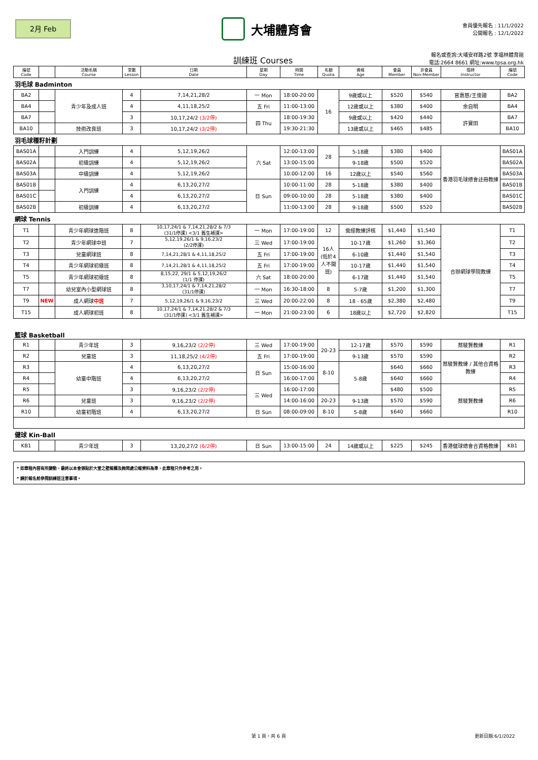2月 Feb
大埔體育會
會員優先報名 : 11/1/2022
公開報名 : 12/1/2022
訓練班 Courses
報名或查詢:大埔安祥路2號 李福林體育館
電話:2664 8661 網址:www.tpsa.org.hk
| 編號 Code | | 活動名稱 Course | 堂數 Lesson | 日期 Date | 星期 Day | 時間 Time | 名額 Quota | 資格 Age | 會員 Member | 非會員 Non-Member | 導師 Instructor | 編號 Code |
| --- | --- | --- | --- | --- | --- | --- | --- | --- | --- | --- | --- | --- |
| 羽毛球 Badminton | | | | | | | | | | | | |
| BA2 | | 青少年及成人班 | 4 | 7,14,21,28/2 | 一 Mon | 18:00-20:00 | 16 | 9歲或以上 | $520 | $540 | 官惠慈/王俊廸 | BA2 |
| BA4 | | | 4 | 4,11,18,25/2 | 五 Fri | 11:00-13:00 | | 12歲或以上 | $380 | $400 | 余自明 | BA4 |
| BA7 | | | 3 | 10,17,24/2 (3/2停) | 四 Thu | 18:00-19:30 | | 9歲或以上 | $420 | $440 | 許寶田 | BA7 |
| BA10 | | 技術改良班 | 3 | 10,17,24/2 (3/2停) | | 19:30-21:30 | | 13歲或以上 | $465 | $485 | | BA10 |
| 羽毛球種籽計劃 | | | | | | | | | | | | |
| BAS01A | | 入門訓練 | 4 | 5,12,19,26/2 | 六 Sat | 12:00-13:00 | 28 | 5-18歲 | $380 | $400 | 香港羽毛球總會註冊教練 | BAS01A |
| BAS02A | | 初級訓練 | 4 | 5,12,19,26/2 | | 13:00-15:00 | | 9-18歲 | $500 | $520 | | BAS02A |
| BAS03A | | 中級訓練 | 4 | 5,12,19,26/2 | | 10:00-12:00 | 16 | 12歲以上 | $540 | $560 | | BAS03A |
| BAS01B | | 入門訓練 | 4 | 6,13,20,27/2 | 日 Sun | 10:00-11:00 | 28 | 5-18歲 | $380 | $400 | | BAS01B |
| BAS01C | | | 4 | 6,13,20,27/2 | | 09:00-10:00 | 28 | 5-18歲 | $380 | $400 | | BAS01C |
| BAS02B | | 初級訓練 | 4 | 6,13,20,27/2 | | 11:00-13:00 | 28 | 9-18歲 | $500 | $520 | | BAS02B |
| 網球 Tennis | | | | | | | | | | | | |
| T1 | | 青少年網球進階班 | 8 | 10,17,24/1 & 7,14,21,28/2 & 7/3 (31/1停課) <3/1 舊生補課> | 一 Mon | 17:00-19:00 | 12 | 需經教練評核 | $1,440 | $1,540 | 合辦網球學院教練 | T1 |
| T2 | | 青少年網球中班 | 7 | 5,12,19,26/1 & 9,16,23/2 (2/2停課) | 三 Wed | 17:00-19:00 | 16人 (低於4人不開班) | 10-17歲 | $1,260 | $1,360 | | T2 |
| T3 | | 兒童網球班 | 8 | 7,14,21,28/1 & 4,11,18,25/2 | 五 Fri | 17:00-19:00 | | 6-10歲 | $1,440 | $1,540 | | T3 |
| T4 | | 青少年網球初級班 | 8 | 7,14,21,28/1 & 4,11,18,25/2 | 五 Fri | 17:00-19:00 | | 10-17歲 | $1,440 | $1,540 | | T4 |
| T5 | | 青少年網球初級班 | 8 | 8,15,22, 29/1 & 5,12,19,26/2 (1/1 停課) | 六 Sat | 18:00-20:00 | | 6-17歲 | $1,440 | $1,540 | | T5 |
| T7 | | 幼兒室內小型網球班 | 8 | 3,10,17,24/1 & 7,14,21,28/2 (31/1停課) | 一 Mon | 16:30-18:00 | 8 | 5-7歲 | $1,200 | $1,300 | | T7 |
| T9 | NEW | 成人網球 中班 | 7 | 5,12,19,26/1 & 9,16,23/2 | 三 Wed | 20:00-22:00 | 8 | 18 - 65歲 | $2,380 | $2,480 | | T9 |
| T15 | | 成人網球初班 | 8 | 10,17,24/1 & 7,14,21,28/2 & 7/3 (31/1停課) <3/1 舊生補課> | 一 Mon | 21:00-23:00 | 6 | 18歲以上 | $2,720 | $2,820 | | T15 |
| 籃球 Basketball | | | | | | | | | | | | |
| R1 | | 青少年班 | 3 | 9,16,23/2 (2/2停) | 三 Wed | 17:00-19:00 | 20-23 | 12-17歲 | $570 | $590 | 蔡駿賢教練 | R1 |
| R2 | | 兒童班 | 3 | 11,18,25/2 (4/2停) | 五 Fri | 17:00-19:00 | | 9-13歲 | $570 | $590 | 蔡駿賢教練 / 其他合資格教練 | R2 |
| R3 | | 幼童中階班 | 4 | 6,13,20,27/2 | 日 Sun | 15:00-16:00 | 8-10 | 5-8歲 | $640 | $660 | | R3 |
| R4 | | | 4 | 6,13,20,27/2 | | 16:00-17:00 | | | $640 | $660 | | R4 |
| R5 | | | 3 | 9,16,23/2 (2/2停) | 三 Wed | 16:00-17:00 | | | $480 | $500 | 蔡駿賢教練 | R5 |
| R6 | | 兒童班 | 3 | 9,16,23/2 (2/2停) | | 14:00-16:00 | 20-23 | 9-13歲 | $570 | $590 | | R6 |
| R10 | | 幼童初階班 | 4 | 6,13,20,27/2 | 日 Sun | 08:00-09:00 | 8-10 | 5-8歲 | $640 | $660 | | R10 |
| 健球 Kin-Ball | | | | | | | | | | | | |
| KB1 | | 青少年班 | 3 | 13,20,27/2 (6/2停) | 日 Sun | 13:00-15:00 | 24 | 14歲或以上 | $225 | $245 | 香港健球總會合資格教練 | KB1 |
* 如章程內容有所變動，最終以本會張貼於大堂之壁報欄及詢問處公報資料為準，此章程只作參考之用。
* 請於報名前參閱訓練班注意事項。
第 1 頁，共 6 頁 更新日期:6/1/2022